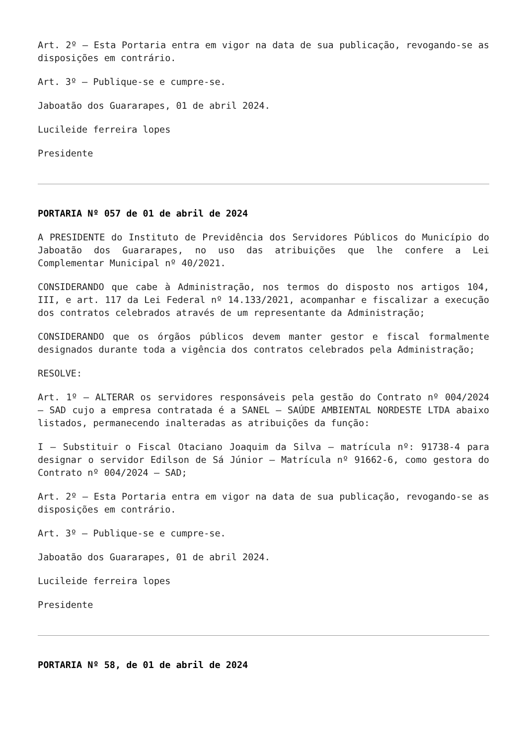Art. 2º – Esta Portaria entra em vigor na data de sua publicação, revogando-se as disposições em contrário.
Art. 3º – Publique-se e cumpre-se.
Jaboatão dos Guararapes, 01 de abril 2024.
Lucileide ferreira lopes
Presidente
PORTARIA Nº 057 de 01 de abril de 2024
A PRESIDENTE do Instituto de Previdência dos Servidores Públicos do Município do Jaboatão dos Guararapes, no uso das atribuições que lhe confere a Lei Complementar Municipal nº 40/2021.
CONSIDERANDO que cabe à Administração, nos termos do disposto nos artigos 104, III, e art. 117 da Lei Federal nº 14.133/2021, acompanhar e fiscalizar a execução dos contratos celebrados através de um representante da Administração;
CONSIDERANDO que os órgãos públicos devem manter gestor e fiscal formalmente designados durante toda a vigência dos contratos celebrados pela Administração;
RESOLVE:
Art. 1º – ALTERAR os servidores responsáveis pela gestão do Contrato nº 004/2024 – SAD cujo a empresa contratada é a SANEL – SAÚDE AMBIENTAL NORDESTE LTDA abaixo listados, permanecendo inalteradas as atribuições da função:
I – Substituir o Fiscal Otaciano Joaquim da Silva – matrícula nº: 91738-4 para designar o servidor Edilson de Sá Júnior – Matrícula nº 91662-6, como gestora do Contrato nº 004/2024 – SAD;
Art. 2º – Esta Portaria entra em vigor na data de sua publicação, revogando-se as disposições em contrário.
Art. 3º – Publique-se e cumpre-se.
Jaboatão dos Guararapes, 01 de abril 2024.
Lucileide ferreira lopes
Presidente
PORTARIA Nº 58, de 01 de abril de 2024